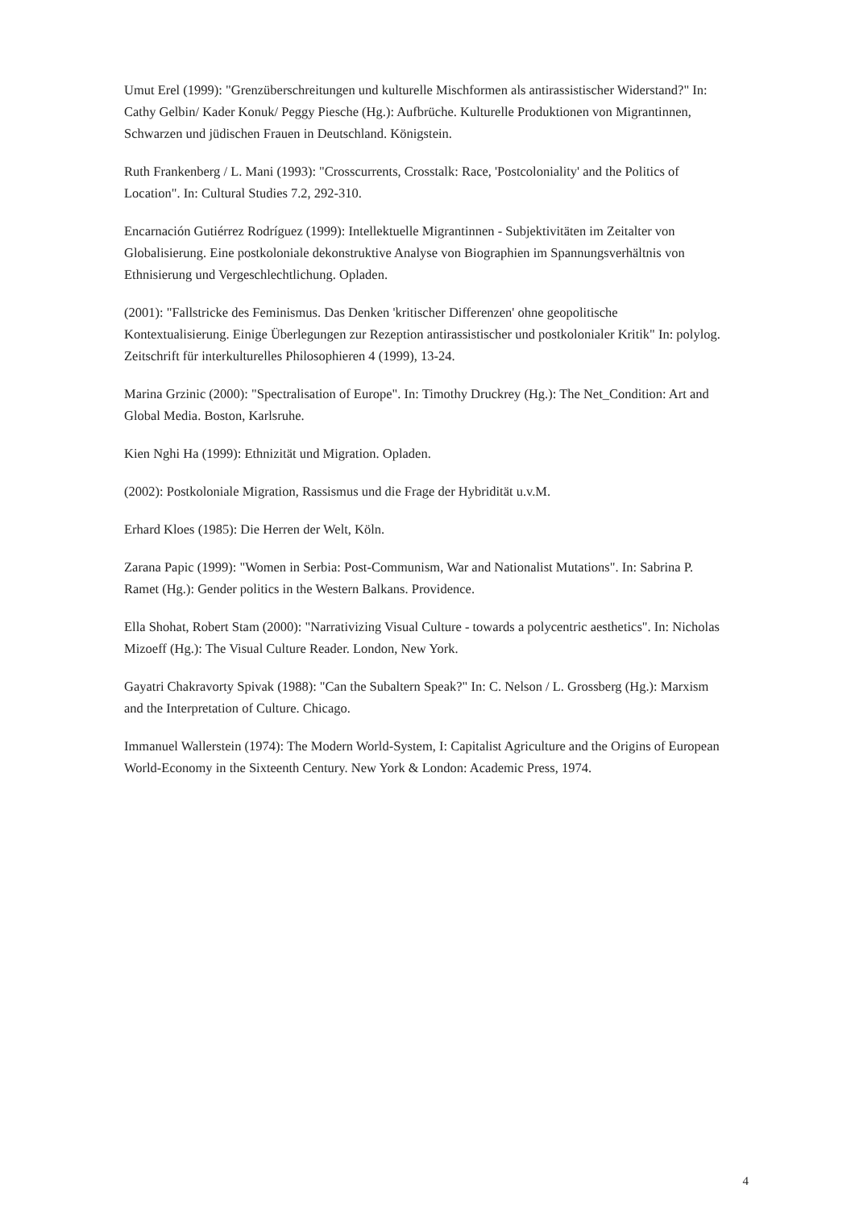Umut Erel (1999): "Grenzüberschreitungen und kulturelle Mischformen als antirassistischer Widerstand?" In: Cathy Gelbin/ Kader Konuk/ Peggy Piesche (Hg.): Aufbrüche. Kulturelle Produktionen von Migrantinnen, Schwarzen und jüdischen Frauen in Deutschland. Königstein.
Ruth Frankenberg / L. Mani (1993): "Crosscurrents, Crosstalk: Race, 'Postcoloniality' and the Politics of Location". In: Cultural Studies 7.2, 292-310.
Encarnación Gutiérrez Rodríguez (1999): Intellektuelle Migrantinnen - Subjektivitäten im Zeitalter von Globalisierung. Eine postkoloniale dekonstruktive Analyse von Biographien im Spannungsverhältnis von Ethnisierung und Vergeschlechtlichung. Opladen.
(2001): "Fallstricke des Feminismus. Das Denken 'kritischer Differenzen' ohne geopolitische Kontextualisierung. Einige Überlegungen zur Rezeption antirassistischer und postkolonialer Kritik" In: polylog. Zeitschrift für interkulturelles Philosophieren 4 (1999), 13-24.
Marina Grzinic (2000): "Spectralisation of Europe". In: Timothy Druckrey (Hg.): The Net_Condition: Art and Global Media. Boston, Karlsruhe.
Kien Nghi Ha (1999): Ethnizität und Migration. Opladen.
(2002): Postkoloniale Migration, Rassismus und die Frage der Hybridität u.v.M.
Erhard Kloes (1985): Die Herren der Welt, Köln.
Zarana Papic (1999): "Women in Serbia: Post-Communism, War and Nationalist Mutations". In: Sabrina P. Ramet (Hg.): Gender politics in the Western Balkans. Providence.
Ella Shohat, Robert Stam (2000): "Narrativizing Visual Culture - towards a polycentric aesthetics". In: Nicholas Mizoeff (Hg.): The Visual Culture Reader. London, New York.
Gayatri Chakravorty Spivak (1988): "Can the Subaltern Speak?" In: C. Nelson / L. Grossberg (Hg.): Marxism and the Interpretation of Culture. Chicago.
Immanuel Wallerstein (1974): The Modern World-System, I: Capitalist Agriculture and the Origins of European World-Economy in the Sixteenth Century. New York & London: Academic Press, 1974.
4